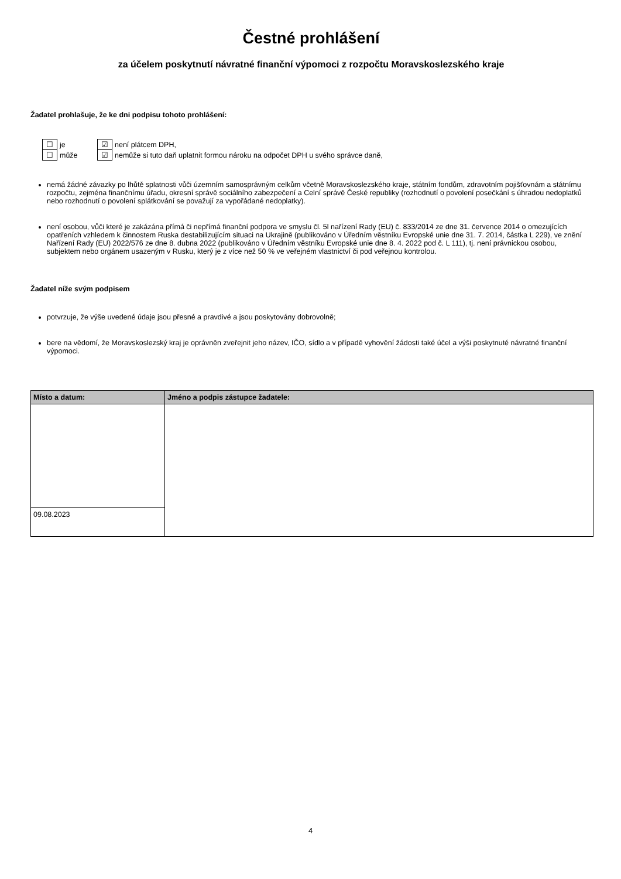Čestné prohlášení
za účelem poskytnutí návratné finanční výpomoci z rozpočtu Moravskoslezského kraje
Žadatel prohlašuje, že ke dni podpisu tohoto prohlášení:
| ☐ | je | ☑ | není plátcem DPH, |
| ☐ | může | ☑ | nemůže si tuto daň uplatnit formou nároku na odpočet DPH u svého správce daně, |
nemá žádné závazky po lhůtě splatnosti vůči územním samosprávným celkům včetně Moravskoslezského kraje, státním fondům, zdravotním pojišťovnám a státnímu rozpočtu, zejména finančnímu úřadu, okresní správě sociálního zabezpečení a Celní správě České republiky (rozhodnutí o povolení posečkání s úhradou nedoplatků nebo rozhodnutí o povolení splátkování se považují za vypořádané nedoplatky).
není osobou, vůči které je zakázána přímá či nepřímá finanční podpora ve smyslu čl. 5l nařízení Rady (EU) č. 833/2014 ze dne 31. července 2014 o omezujících opatřeních vzhledem k činnostem Ruska destabilizujícím situaci na Ukrajině (publikováno v Úředním věstníku Evropské unie dne 31. 7. 2014, částka L 229), ve znění Nařízení Rady (EU) 2022/576 ze dne 8. dubna 2022 (publikováno v Úředním věstníku Evropské unie dne 8. 4. 2022 pod č. L 111), tj. není právnickou osobou, subjektem nebo orgánem usazeným v Rusku, který je z více než 50 % ve veřejném vlastnictví či pod veřejnou kontrolou.
Žadatel níže svým podpisem
potvrzuje, že výše uvedené údaje jsou přesné a pravdivé a jsou poskytovány dobrovolně;
bere na vědomí, že Moravskoslezský kraj je oprávněn zveřejnit jeho název, IČO, sídlo a v případě vyhovění žádosti také účel a výši poskytnuté návratné finanční výpomoci.
| Místo a datum: | Jméno a podpis zástupce žadatele: |
| --- | --- |
| 09.08.2023 | |
4